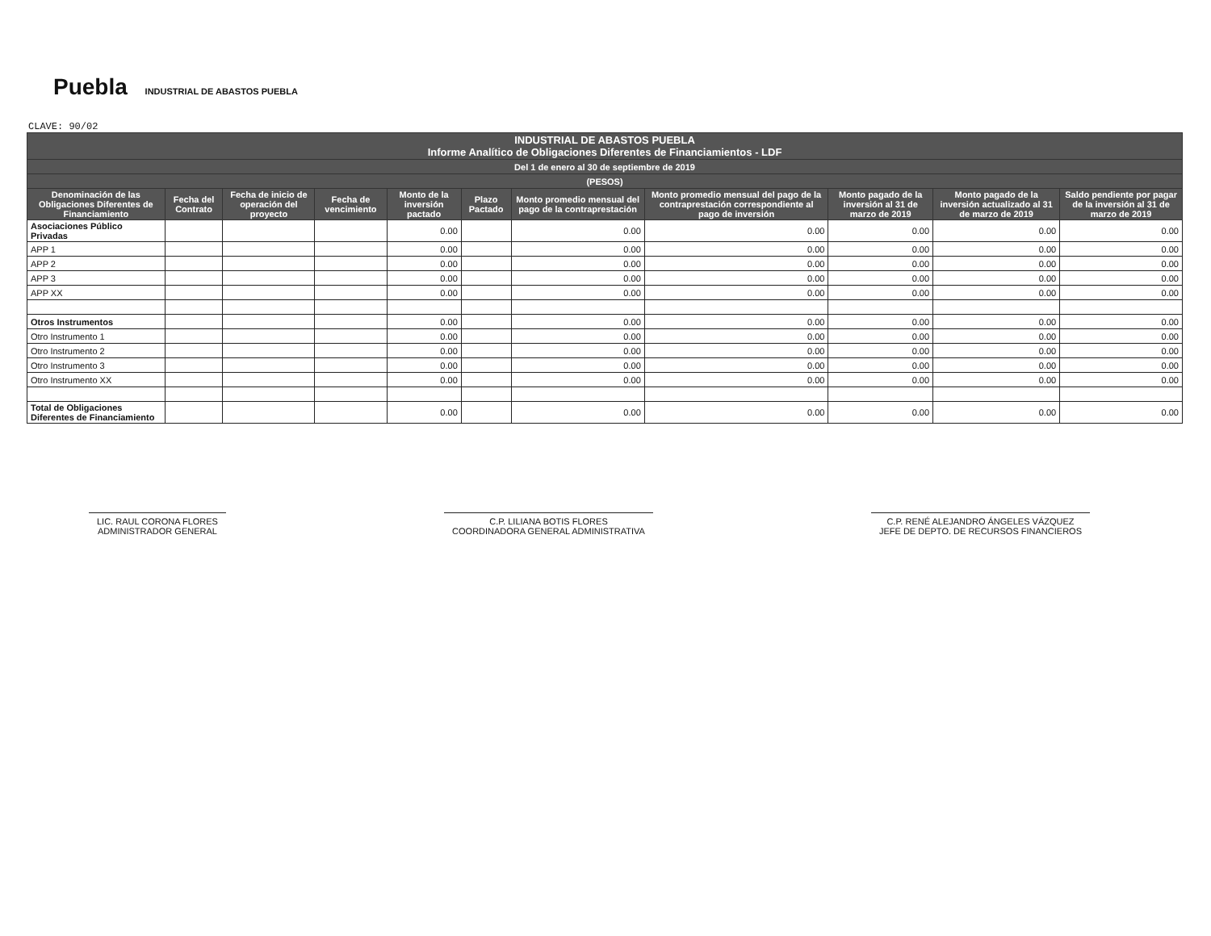Puebla INDUSTRIAL DE ABASTOS PUEBLA
CLAVE: 90/02
| INDUSTRIAL DE ABASTOS PUEBLA Informe Analítico de Obligaciones Diferentes de Financiamientos - LDF | | | | | | | | | | |
| --- | --- | --- | --- | --- | --- | --- | --- | --- | --- | --- |
| Del 1 de enero al 30 de septiembre de 2019 | | | | | | | | | | |
| (PESOS) | | | | | | | | | | |
| Denominación de las Obligaciones Diferentes de Financiamiento | Fecha del Contrato | Fecha de inicio de operación del proyecto | Fecha de vencimiento | Monto de la inversión pactado | Plazo Pactado | Monto promedio mensual del pago de la contraprestación | Monto promedio mensual del pago de la contraprestación correspondiente al pago de inversión | Monto pagado de la inversión al 31 de marzo de 2019 | Monto pagado de la inversión actualizado al 31 de marzo de 2019 | Saldo pendiente por pagar de la inversión al 31 de marzo de 2019 |
| Asociaciones Público Privadas | | | | 0.00 | | 0.00 | 0.00 | 0.00 | 0.00 | 0.00 |
| APP 1 | | | | 0.00 | | 0.00 | 0.00 | 0.00 | 0.00 | 0.00 |
| APP 2 | | | | 0.00 | | 0.00 | 0.00 | 0.00 | 0.00 | 0.00 |
| APP 3 | | | | 0.00 | | 0.00 | 0.00 | 0.00 | 0.00 | 0.00 |
| APP XX | | | | 0.00 | | 0.00 | 0.00 | 0.00 | 0.00 | 0.00 |
| Otros Instrumentos | | | | 0.00 | | 0.00 | 0.00 | 0.00 | 0.00 | 0.00 |
| Otro Instrumento 1 | | | | 0.00 | | 0.00 | 0.00 | 0.00 | 0.00 | 0.00 |
| Otro Instrumento 2 | | | | 0.00 | | 0.00 | 0.00 | 0.00 | 0.00 | 0.00 |
| Otro Instrumento 3 | | | | 0.00 | | 0.00 | 0.00 | 0.00 | 0.00 | 0.00 |
| Otro Instrumento XX | | | | 0.00 | | 0.00 | 0.00 | 0.00 | 0.00 | 0.00 |
| Total de Obligaciones Diferentes de Financiamiento | | | | 0.00 | | 0.00 | 0.00 | 0.00 | 0.00 | 0.00 |
LIC. RAUL CORONA FLORES
ADMINISTRADOR GENERAL
C.P. LILIANA BOTIS FLORES
COORDINADORA GENERAL ADMINISTRATIVA
C.P. RENÉ ALEJANDRO ÁNGELES VÁZQUEZ
JEFE DE DEPTO. DE RECURSOS FINANCIEROS